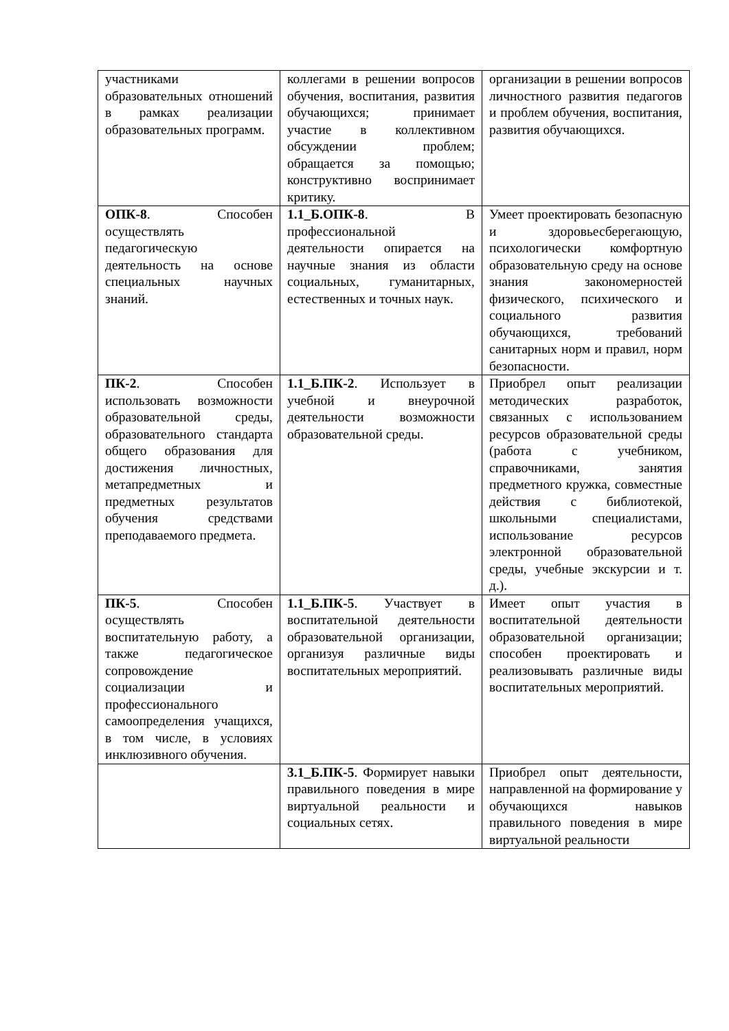| участниками образовательных отношений в рамках реализации образовательных программ. | коллегами в решении вопросов обучения, воспитания, развития обучающихся; принимает участие в коллективном обсуждении проблем; обращается за помощью; конструктивно воспринимает критику. | организации в решении вопросов личностного развития педагогов и проблем обучения, воспитания, развития обучающихся. |
| ОПК-8 . Способен осуществлять педагогическую деятельность на основе специальных научных знаний. | 1.1_Б.ОПК-8 . В профессиональной деятельности опирается на научные знания из области социальных, гуманитарных, естественных и точных наук. | Умеет проектировать безопасную и здоровьесберегающую, психологически комфортную образовательную среду на основе знания закономерностей физического, психического и социального развития обучающихся, требований санитарных норм и правил, норм безопасности. |
| ПК-2 . Способен использовать возможности образовательной среды, образовательного стандарта общего образования для достижения личностных, метапредметных и предметных результатов обучения средствами преподаваемого предмета. | 1.1_Б.ПК-2 . Использует в учебной и внеурочной деятельности возможности образовательной среды. | Приобрел опыт реализации методических разработок, связанных с использованием ресурсов образовательной среды (работа с учебником, справочниками, занятия предметного кружка, совместные действия с библиотекой, школьными специалистами, использование ресурсов электронной образовательной среды, учебные экскурсии и т. д.). |
| ПК-5 . Способен осуществлять воспитательную работу, а также педагогическое сопровождение социализации и профессионального самоопределения учащихся, в том числе, в условиях инклюзивного обучения. | 1.1_Б.ПК-5 . Участвует в воспитательной деятельности образовательной организации, организуя различные виды воспитательных мероприятий. | Имеет опыт участия в воспитательной деятельности образовательной организации; способен проектировать и реализовывать различные виды воспитательных мероприятий. |
| | 3.1_Б.ПК-5 . Формирует навыки правильного поведения в мире виртуальной реальности и социальных сетях. | Приобрел опыт деятельности, направленной на формирование у обучающихся навыков правильного поведения в мире виртуальной реальности |